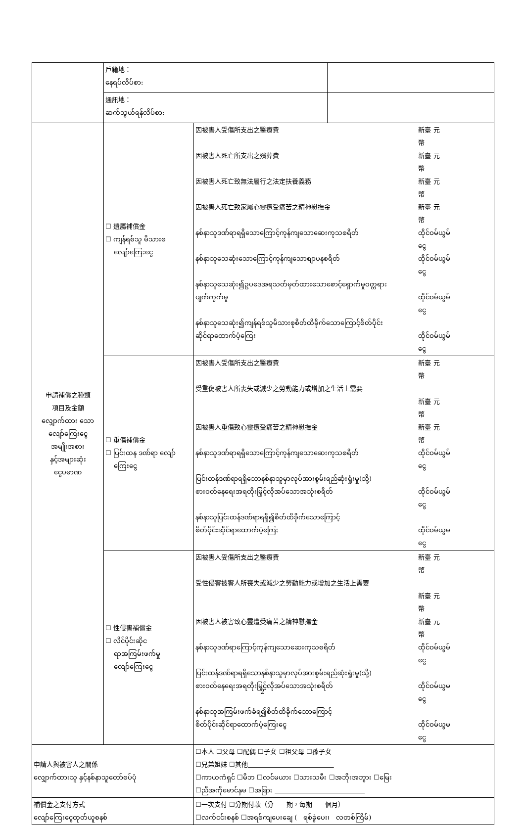| | 戶籍地： နေရပ်လိပ်စာ: | | |
| | 通訊地： ဆက်သွယ်ရန်လိပ်စာ: | | |
| 申請補償之種類 項目及金額 လျှောက်ထား သော လျော်ကြေးငွေ အမျိုးအစား နှင့်အများဆုံး ငွေပမာဏ | ☐ 遺屬補償金 ☐ ကျန်ရစ်သူ မိသားစ လျော်ကြေးငွေ | 因被害人受傷所支出之醫療費 新臺幣 元 因被害人死亡所支出之殯葬費 新臺幣 元 因被害人死亡致無法履行之法定扶養義務 新臺幣 元 因被害人死亡致家屬心靈遭受痛苦之精神慰撫金 新臺幣 元 နစ်နာသူဒဏ်ရာရရှိသောကြောင့်ကုန်ကျသောဆေးကုသစရိတ် ထိုင်ဝမ်ငွေ ယွမ် နစ်နာသူသေဆုံးသောကြောင့်ကုန်ကျသောစျာပနစရိတ် ထိုင်ဝမ်ငွေ ယွမ် နစ်နာသူသေဆုံး၍ဥပဒေအရသတ်မှတ်ထားသောစောင့်ရှောက်မှုဝတ္တရား ပျက်ကွက်မှု ထိုင်ဝမ်ငွေ ယွမ် နစ်နာသူသေဆုံး၍ကျန်ရစ်သူမိသားစုစိတ်ထိခိုက်သောကြောင့်စိတ်ပိုင်း ဆိုင်ရာထောက်ပံ့ကြေး ထိုင်ဝမ်ငွေ ယွမ် | |
| | ☐ 重傷補償金 ☐ ပြင်းထန ဒဏ်ရာ လျော် ကြေးငွေ | 因被害人受傷所支出之醫療費 新臺幣 元 受重傷被害人所喪失或減少之勞動能力或增加之生活上需要 新臺幣 元 因被害人重傷致心靈遭受痛苦之精神慰撫金 新臺幣 元 နစ်နာသူဒဏ်ရာရရှိသောကြောင့်ကုန်ကျသောဆေးကုသစရိတ် ထိုင်ဝမ်ငွေ ယွမ် ပြင်းထန်ဒဏ်ရာရရှိသောနစ်နာသူမှာလုပ်အားစွမ်းရည်ဆုံးရှုံးမှု(သို့) စားဝတ်နေရေးအရတိုးမြှင့်လိုအပ်သောအသုံးစရိတ် ထိုင်ဝမ်ငွေ ယွမ် နစ်နာသူပြင်းထန်ဒဏ်ရာရရှိ၍စိတ်ထိခိုက်သောကြောင့် စိတ်ပိုင်းဆိုင်ရာထောက်ပံ့ကြေး ထိုင်ဝမ်ငွေ ယွမ | |
| | ☐ 性侵害補償金 ☐ လိင်ပိုင်းဆိုင ရာအကြမ်းဖက်မှု လျော်ကြေးငွေ | 因被害人受傷所支出之醫療費 新臺幣 元 受性侵害被害人所喪失或減少之勞動能力或增加之生活上需要 新臺幣 元 因被害人被害致心靈遭受痛苦之精神慰撫金 新臺幣 元 နစ်နာသူဒဏ်ရာကြောင့်ကုန်ကျသောဆေးကုသစရိတ် ထိုင်ဝမ်ငွေ ယွမ် ပြင်းထန်ဒဏ်ရာရရှိသောနစ်နာသူမှာလုပ်အားစွမ်းရည်ဆုံးရှုံးမှု(သို့) စားဝတ်နေရေးအရတိုးမြှင့်လိုအပ်သောအသုံးစရိတ် ထိုင်ဝမ်ငွေ ယွမ နစ်နာသူအကြမ်းဖက်ခံရ၍စိတ်ထိခိုက်သောကြောင့် စိတ်ပိုင်းဆိုင်ရာထောက်ပံ့ကြေးငွေ ထိုင်ဝမ်ငွေ ယွမ | |
| 申請人與被害人之關係 လျှောက်ထားသူ နှင့်နစ်နာသူတော်စပ်ပုံ | | ☐本人 ☐父母 ☐配偶 ☐子女 ☐祖父母 ☐孫子女 ☐兄弟姐妹 ☐其他 ☐ကာယကံရှင် ☐မိဘ ☐လင်မယား ☐သားသမီး ☐အဘိုးအဘွား ☐မြေး ☐ညီအကိုမောင်နှမ ☐အခြား | |
| 補償金之支付方式 လျော်ကြေးငွေထုတ်ယူစနစ် | | ☐一次支付 ☐分期付款（分 期，每期 個月） ☐လက်ငင်းစနစ် ☐အရစ်ကျပေးချေ ( ရစ်ခွဲပေး၊ လတစ်ကြိမ်) | |
2